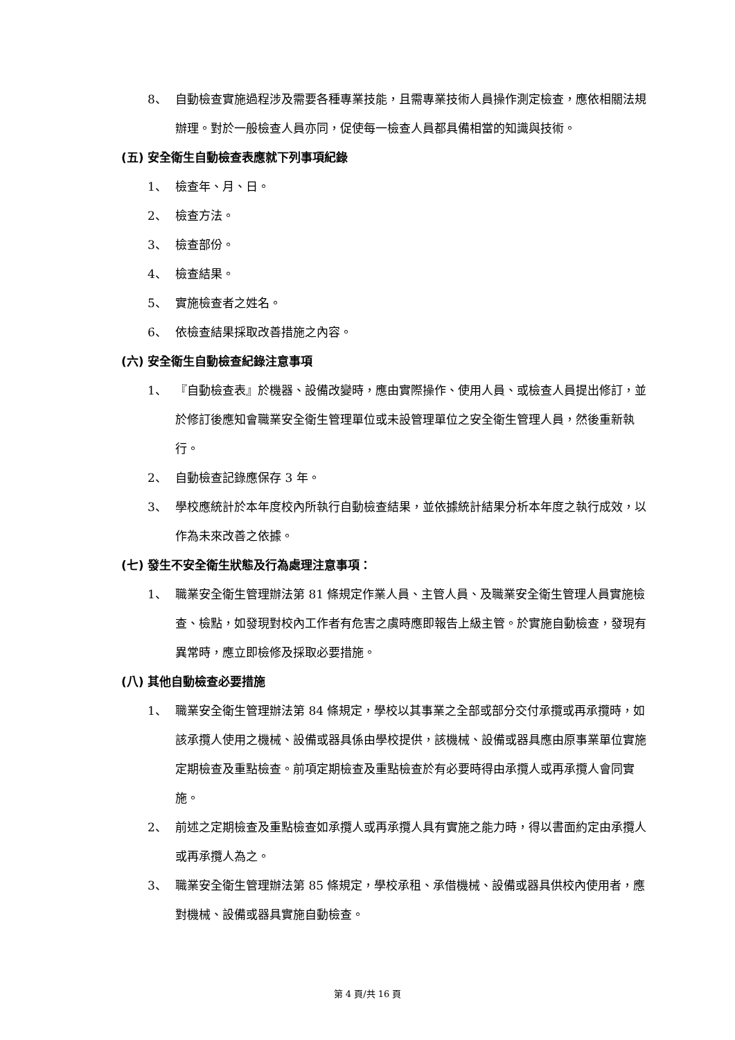8、 自動檢查實施過程涉及需要各種專業技能，且需專業技術人員操作測定檢查，應依相關法規辦理。對於一般檢查人員亦同，促使每一檢查人員都具備相當的知識與技術。
(五) 安全衛生自動檢查表應就下列事項紀錄
1、 檢查年、月、日。
2、 檢查方法。
3、 檢查部份。
4、 檢查結果。
5、 實施檢查者之姓名。
6、 依檢查結果採取改善措施之內容。
(六) 安全衛生自動檢查紀錄注意事項
1、 『自動檢查表』於機器、設備改變時，應由實際操作、使用人員、或檢查人員提出修訂，並於修訂後應知會職業安全衛生管理單位或未設管理單位之安全衛生管理人員，然後重新執行。
2、 自動檢查記錄應保存 3 年。
3、 學校應統計於本年度校內所執行自動檢查結果，並依據統計結果分析本年度之執行成效，以作為未來改善之依據。
(七) 發生不安全衛生狀態及行為處理注意事項：
1、 職業安全衛生管理辦法第 81 條規定作業人員、主管人員、及職業安全衛生管理人員實施檢查、檢點，如發現對校內工作者有危害之虞時應即報告上級主管。於實施自動檢查，發現有異常時，應立即檢修及採取必要措施。
(八) 其他自動檢查必要措施
1、 職業安全衛生管理辦法第 84 條規定，學校以其事業之全部或部分交付承攬或再承攬時，如該承攬人使用之機械、設備或器具係由學校提供，該機械、設備或器具應由原事業單位實施定期檢查及重點檢查。前項定期檢查及重點檢查於有必要時得由承攬人或再承攬人會同實施。
2、 前述之定期檢查及重點檢查如承攬人或再承攬人具有實施之能力時，得以書面約定由承攬人或再承攬人為之。
3、 職業安全衛生管理辦法第 85 條規定，學校承租、承借機械、設備或器具供校內使用者，應對機械、設備或器具實施自動檢查。
第 4 頁/共 16 頁